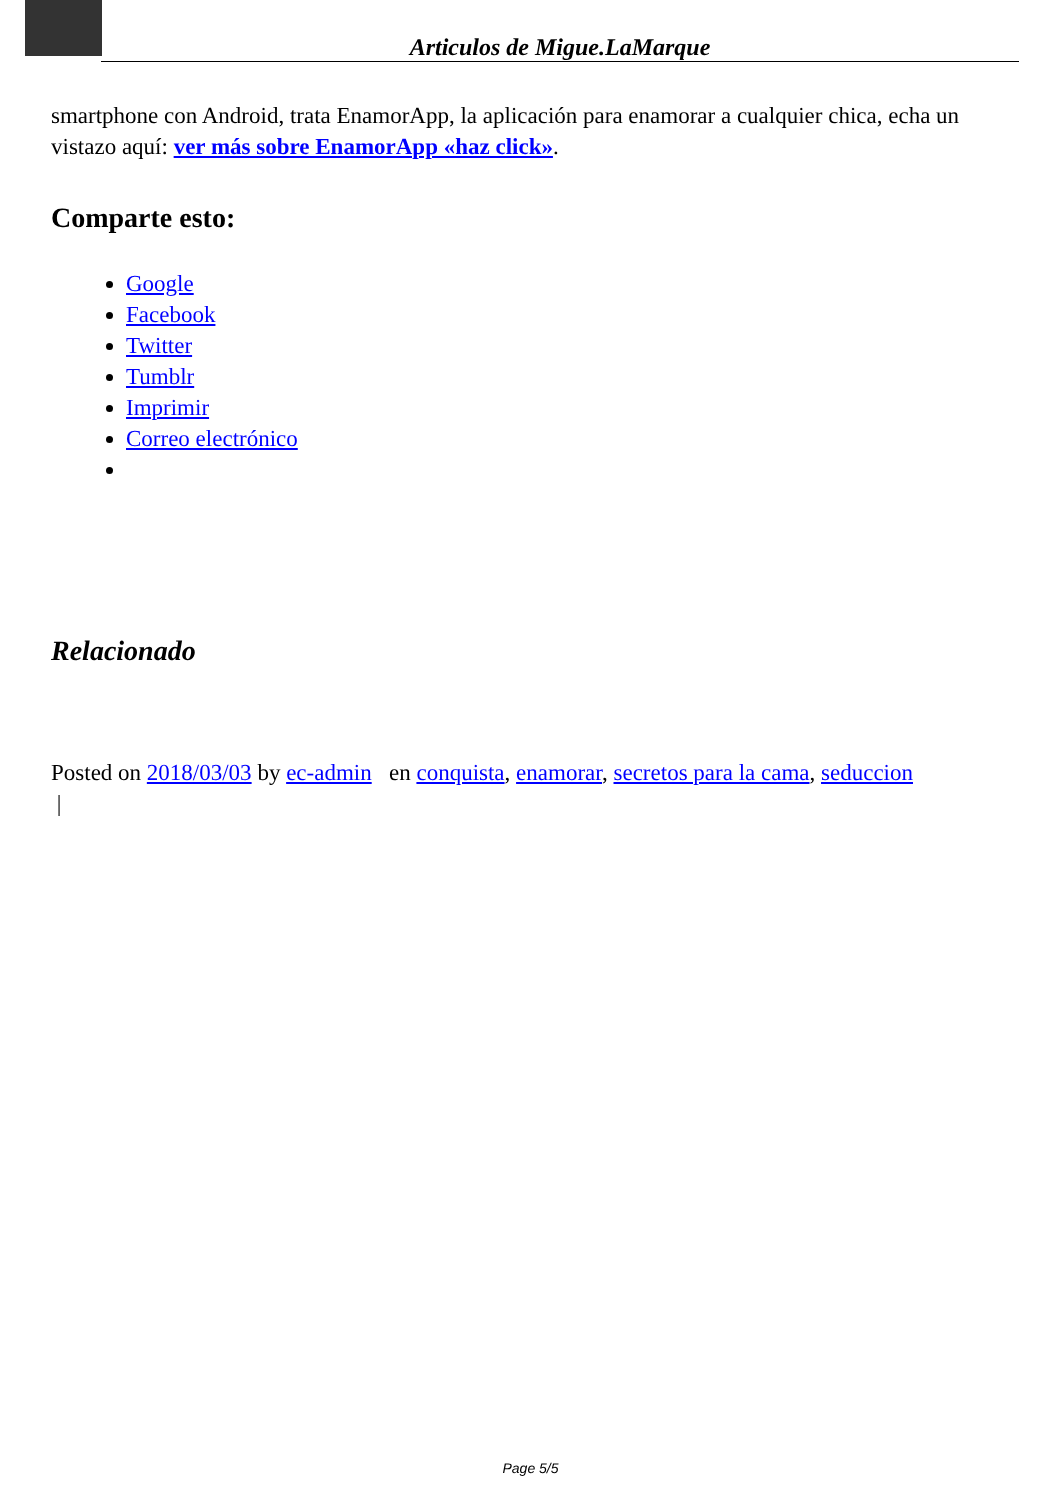Articulos de Migue.LaMarque
smartphone con Android, trata EnamorApp, la aplicación para enamorar a cualquier chica, echa un vistazo aquí: ver más sobre EnamorApp «haz click».
Comparte esto:
Google
Facebook
Twitter
Tumblr
Imprimir
Correo electrónico
Relacionado
Posted on 2018/03/03 by ec-admin en conquista, enamorar, secretos para la cama, seduccion
|
Page 5/5